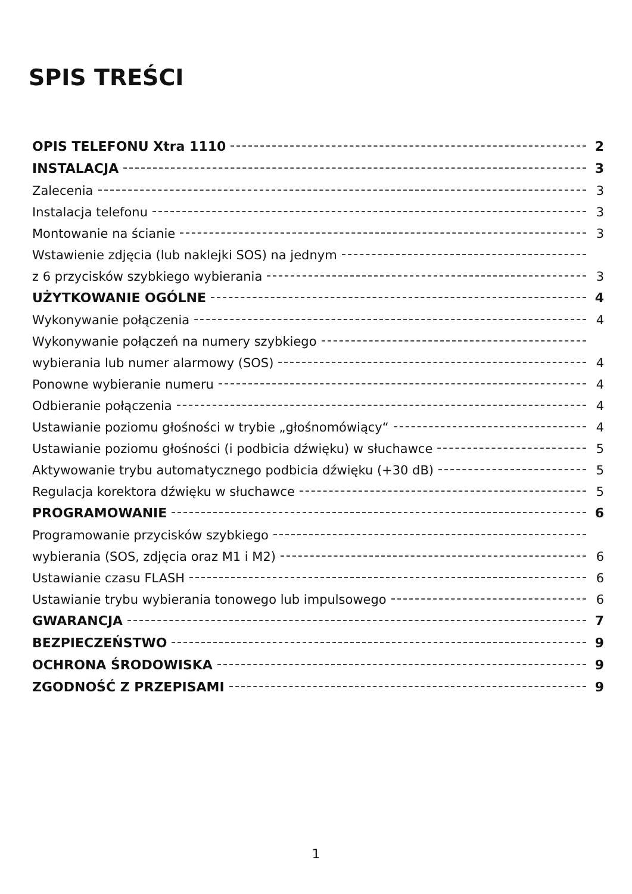SPIS TREŚCI
OPIS TELEFONU Xtra 1110 2
INSTALACJA 3
Zalecenia 3
Instalacja telefonu 3
Montowanie na ścianie 3
Wstawienie zdjęcia (lub naklejki SOS) na jednym
z 6 przycisków szybkiego wybierania 3
UŻYTKOWANIE OGÓLNE 4
Wykonywanie połączenia 4
Wykonywanie połączeń na numery szybkiego
wybierania lub numer alarmowy (SOS) 4
Ponowne wybieranie numeru 4
Odbieranie połączenia 4
Ustawianie poziomu głośności w trybie „głośnomówiący“ 4
Ustawianie poziomu głośności (i podbicia dźwięku) w słuchawce 5
Aktywowanie trybu automatycznego podbicia dźwięku (+30 dB) 5
Regulacja korektora dźwięku w słuchawce 5
PROGRAMOWANIE 6
Programowanie przycisków szybkiego
wybierania (SOS, zdjęcia oraz M1 i M2) 6
Ustawianie czasu FLASH 6
Ustawianie trybu wybierania tonowego lub impulsowego 6
GWARANCJA 7
BEZPIECZEŃSTWO 9
OCHRONA ŚRODOWISKA 9
ZGODNOŚĆ Z PRZEPISAMI 9
1